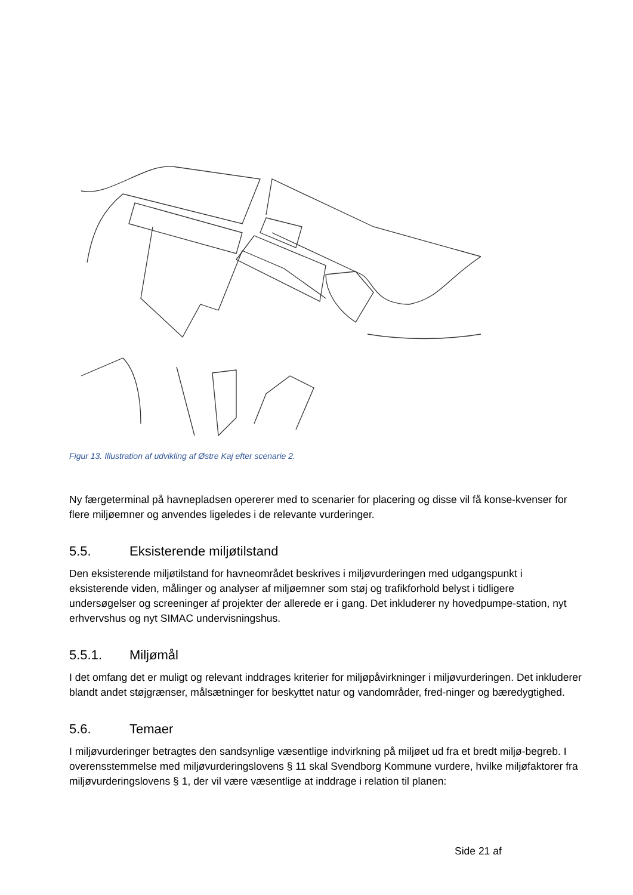Figur 13. Illustration af udvikling af Østre Kaj efter scenarie 2.
Ny færgeterminal på havnepladsen opererer med to scenarier for placering og disse vil få konse-kvenser for flere miljøemner og anvendes ligeledes i de relevante vurderinger.
5.5. Eksisterende miljøtilstand
Den eksisterende miljøtilstand for havneområdet beskrives i miljøvurderingen med udgangspunkt i eksisterende viden, målinger og analyser af miljøemner som støj og trafikforhold belyst i tidligere undersøgelser og screeninger af projekter der allerede er i gang. Det inkluderer ny hovedpumpe-station, nyt erhvervshus og nyt SIMAC undervisningshus.
5.5.1. Miljømål
I det omfang det er muligt og relevant inddrages kriterier for miljøpåvirkninger i miljøvurderingen. Det inkluderer blandt andet støjgrænser, målsætninger for beskyttet natur og vandområder, fred-ninger og bæredygtighed.
5.6. Temaer
I miljøvurderinger betragtes den sandsynlige væsentlige indvirkning på miljøet ud fra et bredt miljø-begreb. I overensstemmelse med miljøvurderingslovens § 11 skal Svendborg Kommune vurdere, hvilke miljøfaktorer fra miljøvurderingslovens § 1, der vil være væsentlige at inddrage i relation til planen:
Side 21 af